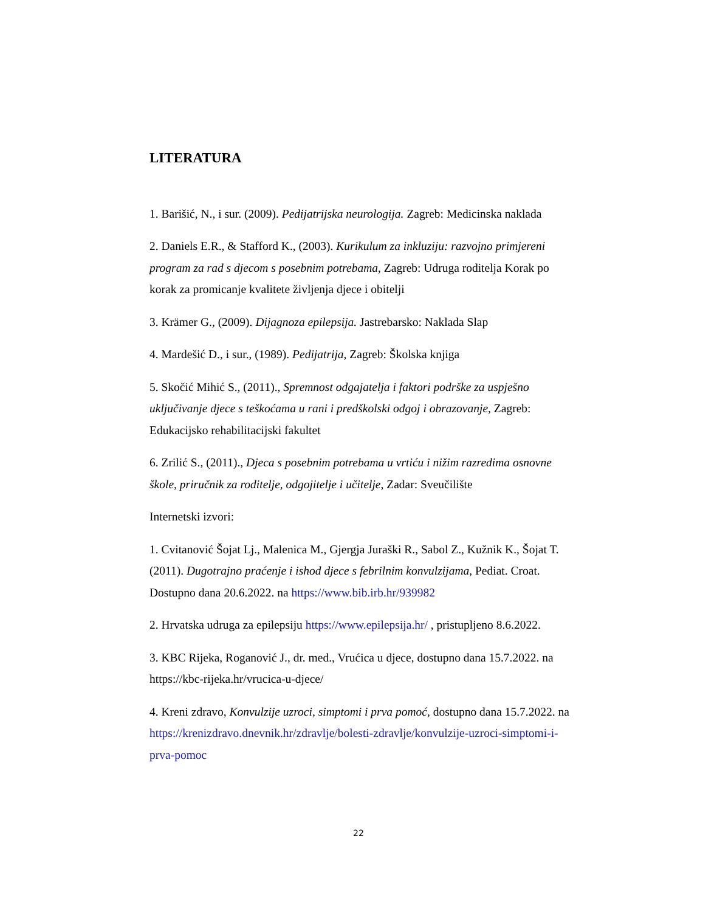LITERATURA
1. Barišić, N., i sur. (2009). Pedijatrijska neurologija. Zagreb: Medicinska naklada
2. Daniels E.R., & Stafford K., (2003). Kurikulum za inkluziju: razvojno primjereni program za rad s djecom s posebnim potrebama, Zagreb: Udruga roditelja Korak po korak za promicanje kvalitete življenja djece i obitelji
3. Krämer G., (2009). Dijagnoza epilepsija. Jastrebarsko: Naklada Slap
4. Mardešić D., i sur., (1989). Pedijatrija, Zagreb: Školska knjiga
5. Skočić Mihić S., (2011)., Spremnost odgajatelja i faktori podrške za uspješno uključivanje djece s teškoćama u rani i predškolski odgoj i obrazovanje, Zagreb: Edukacijsko rehabilitacijski fakultet
6. Zrilić S., (2011)., Djeca s posebnim potrebama u vrtiću i nižim razredima osnovne škole, priručnik za roditelje, odgojitelje i učitelje, Zadar: Sveučilište
Internetski izvori:
1. Cvitanović Šojat Lj., Malenica M., Gjergja Juraški R., Sabol Z., Kužnik K., Šojat T. (2011). Dugotrajno praćenje i ishod djece s febrilnim konvulzijama, Pediat. Croat. Dostupno dana 20.6.2022. na https://www.bib.irb.hr/939982
2. Hrvatska udruga za epilepsiju https://www.epilepsija.hr/ , pristupljeno 8.6.2022.
3. KBC Rijeka, Roganović J., dr. med., Vrućica u djece, dostupno dana 15.7.2022. na https://kbc-rijeka.hr/vrucica-u-djece/
4. Kreni zdravo, Konvulzije uzroci, simptomi i prva pomoć, dostupno dana 15.7.2022. na https://krenizdravo.dnevnik.hr/zdravlje/bolesti-zdravlje/konvulzije-uzroci-simptomi-i-prva-pomoc
22